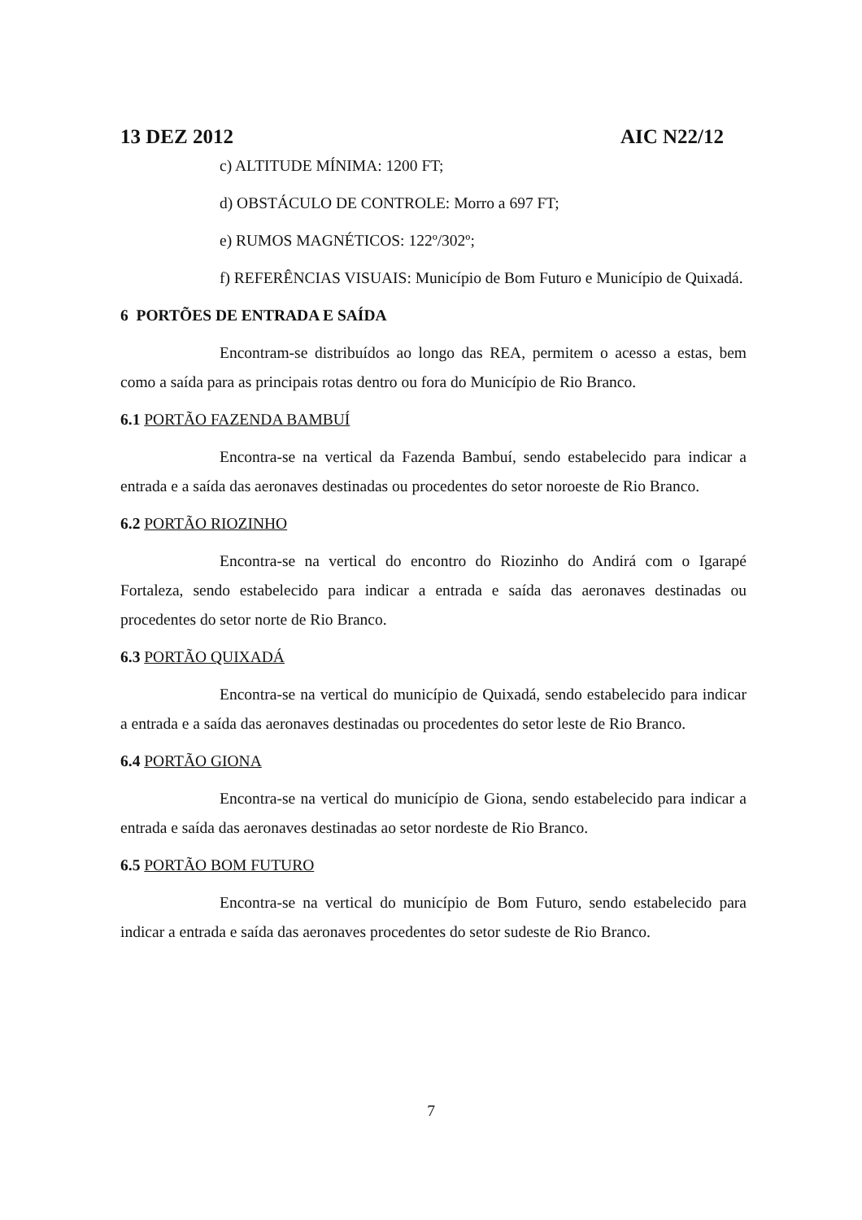13 DEZ 2012 AIC N22/12
c) ALTITUDE MÍNIMA: 1200 FT;
d) OBSTÁCULO DE CONTROLE: Morro a 697 FT;
e) RUMOS MAGNÉTICOS: 122º/302º;
f) REFERÊNCIAS VISUAIS: Município de Bom Futuro e Município de Quixadá.
6 PORTÕES DE ENTRADA E SAÍDA
Encontram-se distribuídos ao longo das REA, permitem o acesso a estas, bem como a saída para as principais rotas dentro ou fora do Município de Rio Branco.
6.1 PORTÃO FAZENDA BAMBUÍ
Encontra-se na vertical da Fazenda Bambuí, sendo estabelecido para indicar a entrada e a saída das aeronaves destinadas ou procedentes do setor noroeste de Rio Branco.
6.2 PORTÃO RIOZINHO
Encontra-se na vertical do encontro do Riozinho do Andirá com o Igarapé Fortaleza, sendo estabelecido para indicar a entrada e saída das aeronaves destinadas ou procedentes do setor norte de Rio Branco.
6.3 PORTÃO QUIXADÁ
Encontra-se na vertical do município de Quixadá, sendo estabelecido para indicar a entrada e a saída das aeronaves destinadas ou procedentes do setor leste de Rio Branco.
6.4 PORTÃO GIONA
Encontra-se na vertical do município de Giona, sendo estabelecido para indicar a entrada e saída das aeronaves destinadas ao setor nordeste de Rio Branco.
6.5 PORTÃO BOM FUTURO
Encontra-se na vertical do município de Bom Futuro, sendo estabelecido para indicar a entrada e saída das aeronaves procedentes do setor sudeste de Rio Branco.
7